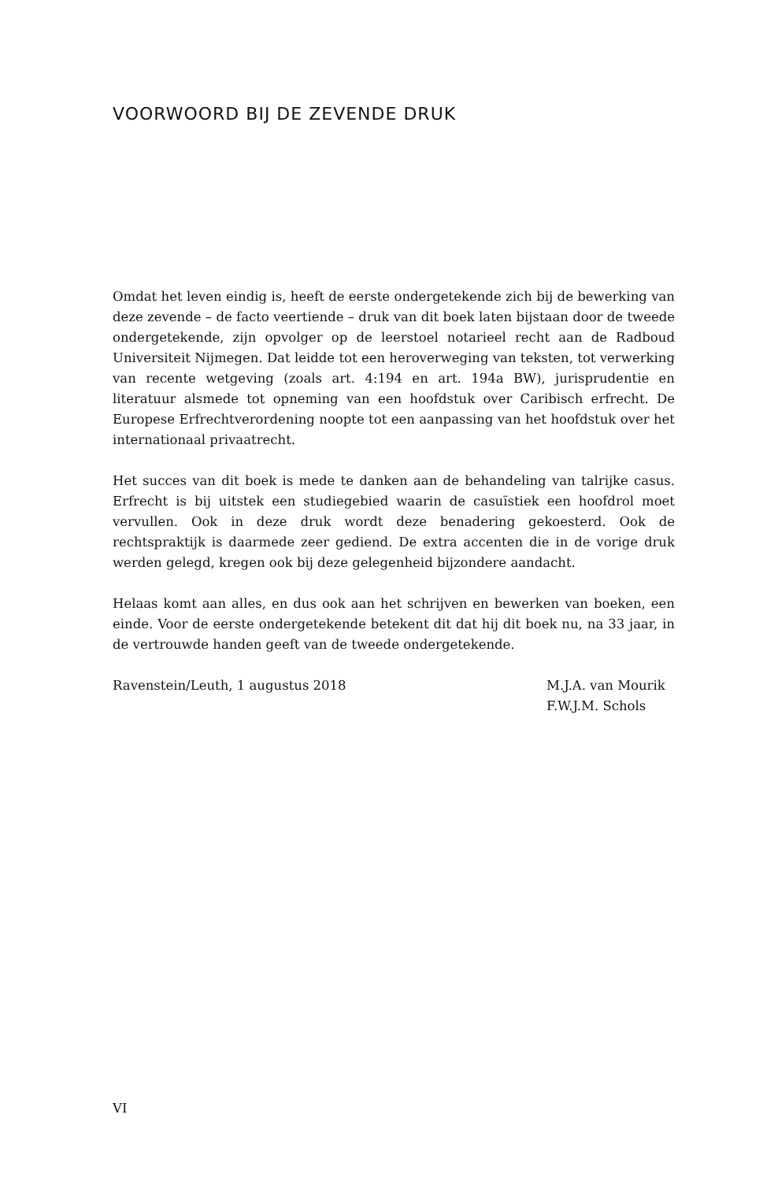VOORWOORD BIJ DE ZEVENDE DRUK
Omdat het leven eindig is, heeft de eerste ondergetekende zich bij de bewerking van deze zevende – de facto veertiende – druk van dit boek laten bijstaan door de tweede ondergetekende, zijn opvolger op de leerstoel notarieel recht aan de Radboud Universiteit Nijmegen. Dat leidde tot een heroverweging van teksten, tot verwerking van recente wetgeving (zoals art. 4:194 en art. 194a BW), jurisprudentie en literatuur alsmede tot opneming van een hoofdstuk over Caribisch erfrecht. De Europese Erfrechtverordening noopte tot een aanpassing van het hoofdstuk over het internationaal privaatrecht.
Het succes van dit boek is mede te danken aan de behandeling van talrijke casus. Erfrecht is bij uitstek een studiegebied waarin de casuïstiek een hoofdrol moet vervullen. Ook in deze druk wordt deze benadering gekoesterd. Ook de rechtspraktijk is daarmede zeer gediend. De extra accenten die in de vorige druk werden gelegd, kregen ook bij deze gelegenheid bijzondere aandacht.
Helaas komt aan alles, en dus ook aan het schrijven en bewerken van boeken, een einde. Voor de eerste ondergetekende betekent dit dat hij dit boek nu, na 33 jaar, in de vertrouwde handen geeft van de tweede ondergetekende.
Ravenstein/Leuth, 1 augustus 2018
M.J.A. van Mourik
F.W.J.M. Schols
VI